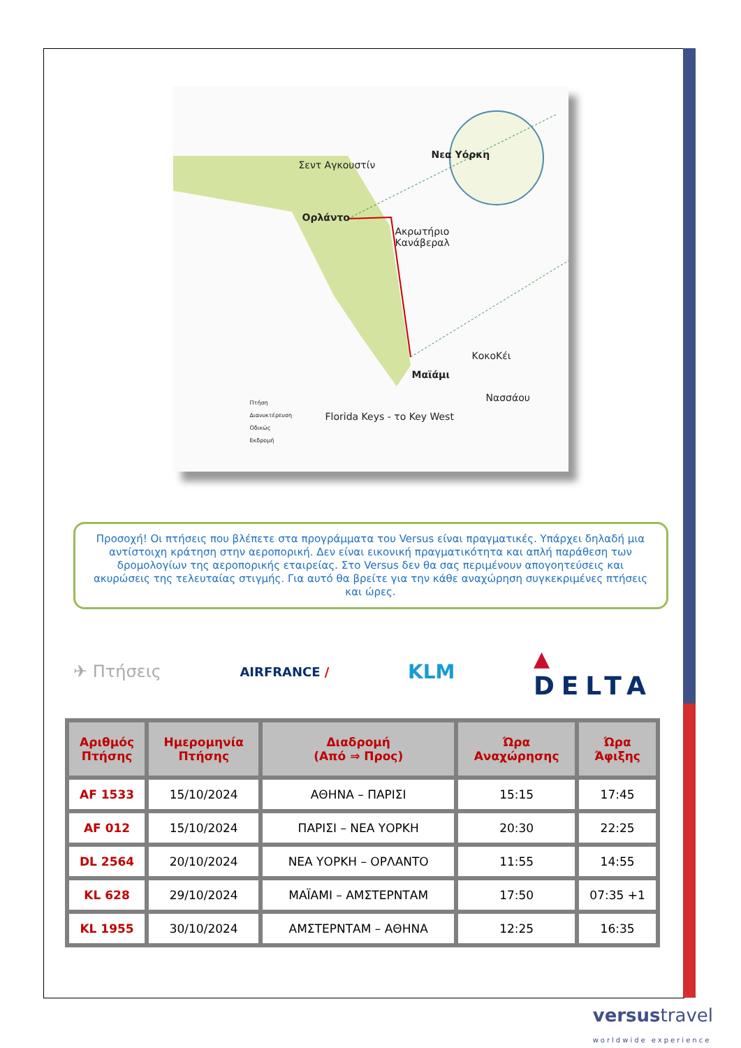Σεντ Αγκουστίν
Ορλάντο
Νεα Υόρκη
Ακρωτήριο
Κανάβεραλ
ΚοκοΚέι
Μαϊάμι
Νασσάου
Florida Keys - το Key West
Πτήση
Διανυκτέρευση
Οδικώς
Εκδρομή
Προσοχή! Οι πτήσεις που βλέπετε στα προγράμματα του Versus είναι πραγματικές. Υπάρχει δηλαδή μια αντίστοιχη κράτηση στην αεροπορική. Δεν είναι εικονική πραγματικότητα και απλή παράθεση των δρομολογίων της αεροπορικής εταιρείας. Στο Versus δεν θα σας περιμένουν απογοητεύσεις και ακυρώσεις της τελευταίας στιγμής. Για αυτό θα βρείτε για την κάθε αναχώρηση συγκεκριμένες πτήσεις και ώρες.
✈ Πτήσεις AIRFRANCE / KLM ▲
DELTA
| Αριθμός Πτήσης | Ημερομηνία Πτήσης | Διαδρομή (Από ⇒ Προς) | Ώρα Αναχώρησης | Ώρα Άφιξης |
| --- | --- | --- | --- | --- |
| AF 1533 | 15/10/2024 | ΑΘΗΝΑ – ΠΑΡΙΣΙ | 15:15 | 17:45 |
| AF 012 | 15/10/2024 | ΠΑΡΙΣΙ – ΝΕΑ ΥΟΡΚΗ | 20:30 | 22:25 |
| DL 2564 | 20/10/2024 | ΝΕΑ ΥΟΡΚΗ – ΟΡΛΑΝΤΟ | 11:55 | 14:55 |
| KL 628 | 29/10/2024 | ΜΑΪΑΜΙ – ΑΜΣΤΕΡΝΤΑΜ | 17:50 | 07:35 +1 |
| KL 1955 | 30/10/2024 | ΑΜΣΤΕΡΝΤΑΜ – ΑΘΗΝΑ | 12:25 | 16:35 |
versustravel
worldwide experience